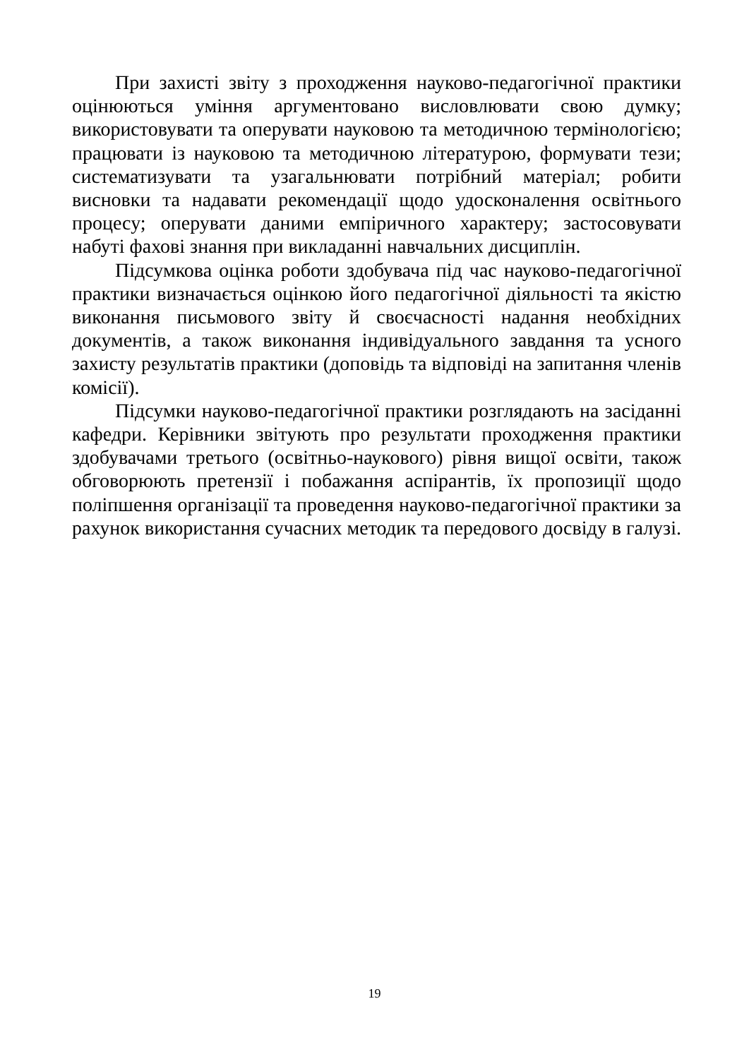При захисті звіту з проходження науково-педагогічної практики оцінюються уміння аргументовано висловлювати свою думку; використовувати та оперувати науковою та методичною термінологією; працювати із науковою та методичною літературою, формувати тези; систематизувати та узагальнювати потрібний матеріал; робити висновки та надавати рекомендації щодо удосконалення освітнього процесу; оперувати даними емпіричного характеру; застосовувати набуті фахові знання при викладанні навчальних дисциплін.
Підсумкова оцінка роботи здобувача під час науково-педагогічної практики визначається оцінкою його педагогічної діяльності та якістю виконання письмового звіту й своєчасності надання необхідних документів, а також виконання індивідуального завдання та усного захисту результатів практики (доповідь та відповіді на запитання членів комісії).
Підсумки науково-педагогічної практики розглядають на засіданні кафедри. Керівники звітують про результати проходження практики здобувачами третього (освітньо-наукового) рівня вищої освіти, також обговорюють претензії і побажання аспірантів, їх пропозиції щодо поліпшення організації та проведення науково-педагогічної практики за рахунок використання сучасних методик та передового досвіду в галузі.
19